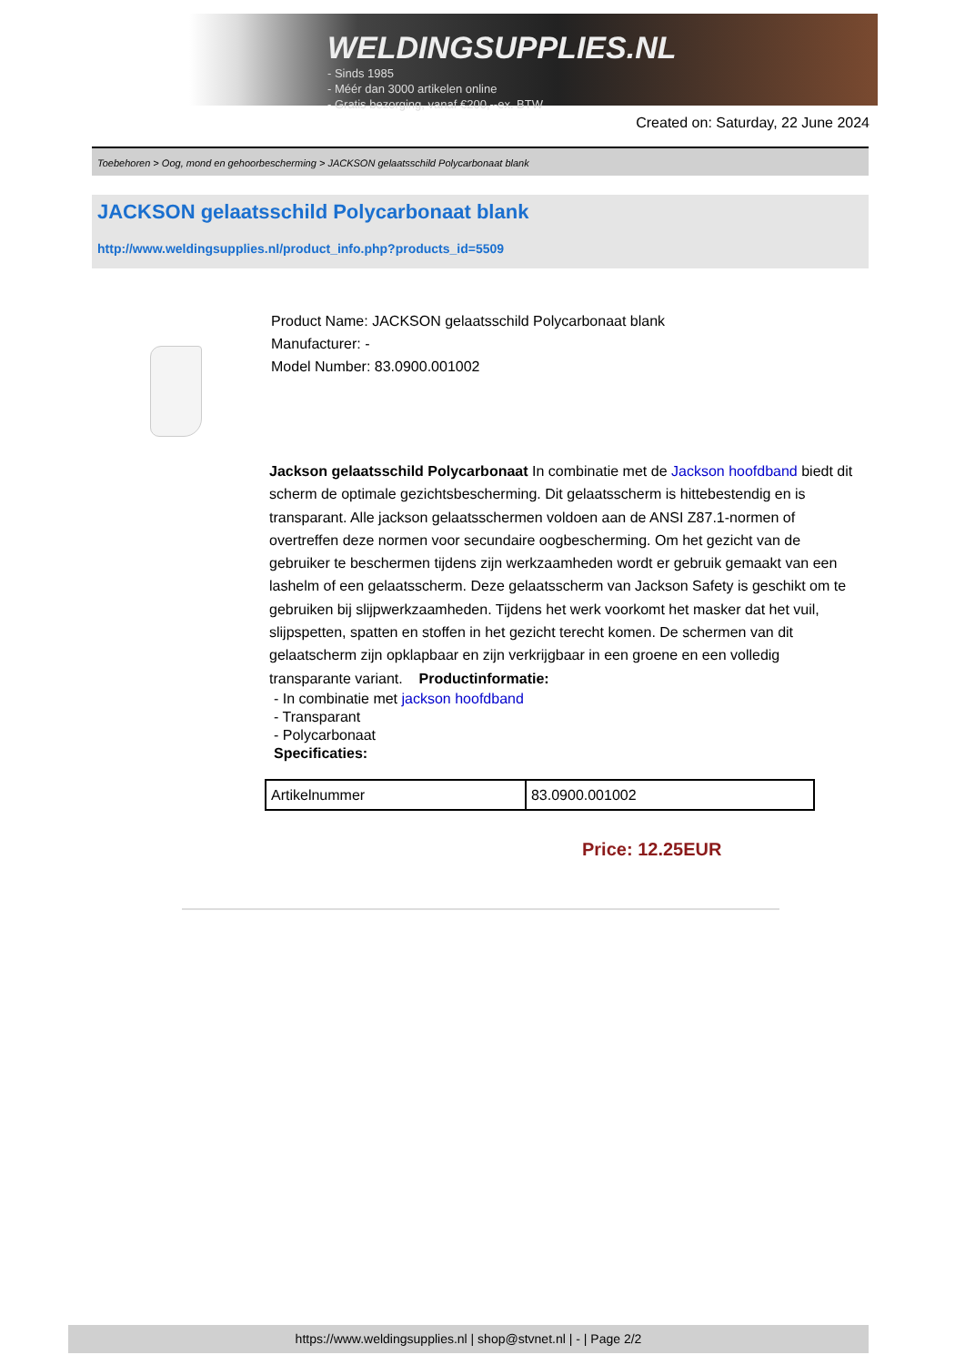WELDINGSUPPLIES.NL
- Sinds 1985
- Méér dan 3000 artikelen online
- Gratis bezorging, vanaf €200,--ex. BTW
Created on: Saturday, 22 June 2024
Toebehoren > Oog, mond en gehoorbescherming > JACKSON gelaatsschild Polycarbonaat blank
JACKSON gelaatsschild Polycarbonaat blank
http://www.weldingsupplies.nl/product_info.php?products_id=5509
Product Name: JACKSON gelaatsschild Polycarbonaat blank
Manufacturer: -
Model Number: 83.0900.001002
Jackson gelaatsschild Polycarbonaat In combinatie met de Jackson hoofdband biedt dit scherm de optimale gezichtsbescherming. Dit gelaatsscherm is hittebestendig en is transparant. Alle jackson gelaatsschermen voldoen aan de ANSI Z87.1-normen of overtreffen deze normen voor secundaire oogbescherming. Om het gezicht van de gebruiker te beschermen tijdens zijn werkzaamheden wordt er gebruik gemaakt van een lashelm of een gelaatsscherm. Deze gelaatsscherm van Jackson Safety is geschikt om te gebruiken bij slijpwerkzaamheden. Tijdens het werk voorkomt het masker dat het vuil, slijpspetten, spatten en stoffen in het gezicht terecht komen. De schermen van dit gelaatscherm zijn opklapbaar en zijn verkrijgbaar in een groene en een volledig transparante variant. Productinformatie:
- In combinatie met jackson hoofdband
- Transparant
- Polycarbonaat
Specificaties:
| Artikelnummer | 83.0900.001002 |
Price: 12.25EUR
https://www.weldingsupplies.nl | shop@stvnet.nl | - | Page 2/2